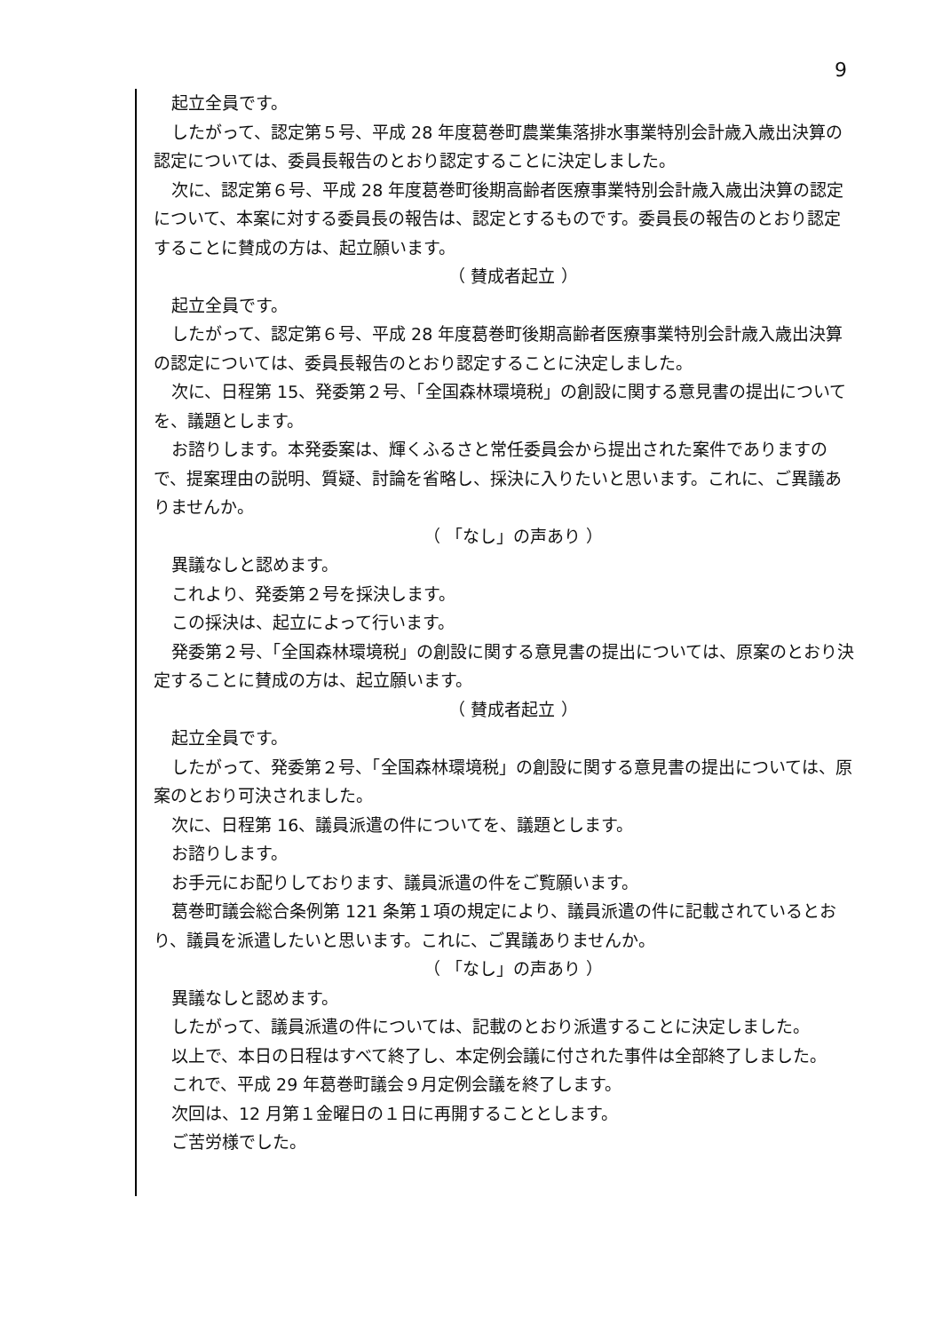9
起立全員です。
したがって、認定第５号、平成 28 年度葛巻町農業集落排水事業特別会計歳入歳出決算の認定については、委員長報告のとおり認定することに決定しました。
次に、認定第６号、平成 28 年度葛巻町後期高齢者医療事業特別会計歳入歳出決算の認定について、本案に対する委員長の報告は、認定とするものです。委員長の報告のとおり認定することに賛成の方は、起立願います。
（ 賛成者起立 ）
起立全員です。
したがって、認定第６号、平成 28 年度葛巻町後期高齢者医療事業特別会計歳入歳出決算の認定については、委員長報告のとおり認定することに決定しました。
次に、日程第 15、発委第２号、「全国森林環境税」の創設に関する意見書の提出についてを、議題とします。
お諮りします。本発委案は、輝くふるさと常任委員会から提出された案件でありますので、提案理由の説明、質疑、討論を省略し、採決に入りたいと思います。これに、ご異議ありませんか。
（ 「なし」の声あり ）
異議なしと認めます。
これより、発委第２号を採決します。
この採決は、起立によって行います。
発委第２号、「全国森林環境税」の創設に関する意見書の提出については、原案のとおり決定することに賛成の方は、起立願います。
（ 賛成者起立 ）
起立全員です。
したがって、発委第２号、「全国森林環境税」の創設に関する意見書の提出については、原案のとおり可決されました。
次に、日程第 16、議員派遣の件についてを、議題とします。
お諮りします。
お手元にお配りしております、議員派遣の件をご覧願います。
葛巻町議会総合条例第 121 条第１項の規定により、議員派遣の件に記載されているとおり、議員を派遣したいと思います。これに、ご異議ありませんか。
（ 「なし」の声あり ）
異議なしと認めます。
したがって、議員派遣の件については、記載のとおり派遣することに決定しました。
以上で、本日の日程はすべて終了し、本定例会議に付された事件は全部終了しました。
これで、平成 29 年葛巻町議会９月定例会議を終了します。
次回は、12 月第１金曜日の１日に再開することとします。
ご苦労様でした。